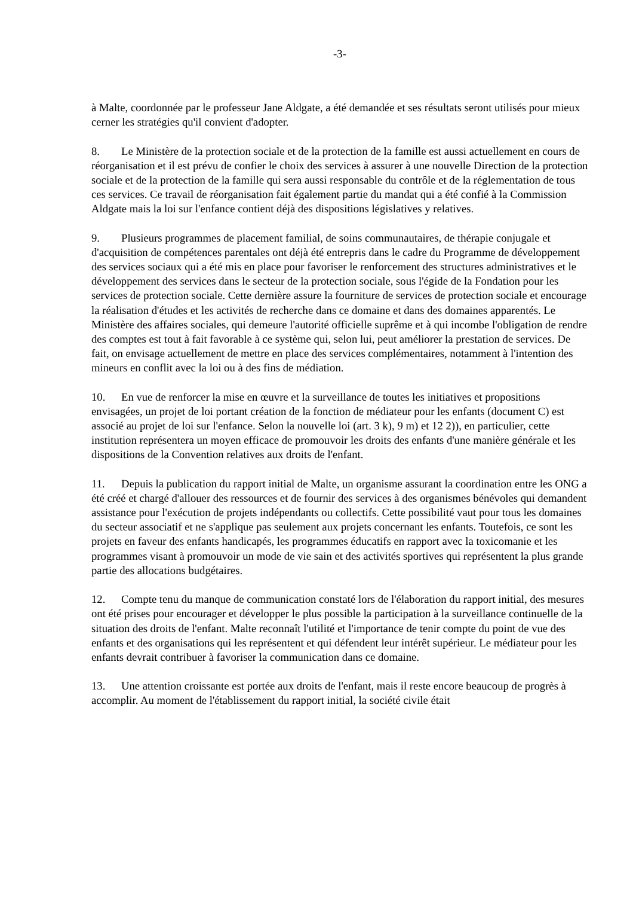-3-
à Malte, coordonnée par le professeur Jane Aldgate, a été demandée et ses résultats seront utilisés pour mieux cerner les stratégies qu'il convient d'adopter.
8. Le Ministère de la protection sociale et de la protection de la famille est aussi actuellement en cours de réorganisation et il est prévu de confier le choix des services à assurer à une nouvelle Direction de la protection sociale et de la protection de la famille qui sera aussi responsable du contrôle et de la réglementation de tous ces services. Ce travail de réorganisation fait également partie du mandat qui a été confié à la Commission Aldgate mais la loi sur l'enfance contient déjà des dispositions législatives y relatives.
9. Plusieurs programmes de placement familial, de soins communautaires, de thérapie conjugale et d'acquisition de compétences parentales ont déjà été entrepris dans le cadre du Programme de développement des services sociaux qui a été mis en place pour favoriser le renforcement des structures administratives et le développement des services dans le secteur de la protection sociale, sous l'égide de la Fondation pour les services de protection sociale. Cette dernière assure la fourniture de services de protection sociale et encourage la réalisation d'études et les activités de recherche dans ce domaine et dans des domaines apparentés. Le Ministère des affaires sociales, qui demeure l'autorité officielle suprême et à qui incombe l'obligation de rendre des comptes est tout à fait favorable à ce système qui, selon lui, peut améliorer la prestation de services. De fait, on envisage actuellement de mettre en place des services complémentaires, notamment à l'intention des mineurs en conflit avec la loi ou à des fins de médiation.
10. En vue de renforcer la mise en œuvre et la surveillance de toutes les initiatives et propositions envisagées, un projet de loi portant création de la fonction de médiateur pour les enfants (document C) est associé au projet de loi sur l'enfance. Selon la nouvelle loi (art. 3 k), 9 m) et 12 2)), en particulier, cette institution représentera un moyen efficace de promouvoir les droits des enfants d'une manière générale et les dispositions de la Convention relatives aux droits de l'enfant.
11. Depuis la publication du rapport initial de Malte, un organisme assurant la coordination entre les ONG a été créé et chargé d'allouer des ressources et de fournir des services à des organismes bénévoles qui demandent assistance pour l'exécution de projets indépendants ou collectifs. Cette possibilité vaut pour tous les domaines du secteur associatif et ne s'applique pas seulement aux projets concernant les enfants. Toutefois, ce sont les projets en faveur des enfants handicapés, les programmes éducatifs en rapport avec la toxicomanie et les programmes visant à promouvoir un mode de vie sain et des activités sportives qui représentent la plus grande partie des allocations budgétaires.
12. Compte tenu du manque de communication constaté lors de l'élaboration du rapport initial, des mesures ont été prises pour encourager et développer le plus possible la participation à la surveillance continuelle de la situation des droits de l'enfant. Malte reconnaît l'utilité et l'importance de tenir compte du point de vue des enfants et des organisations qui les représentent et qui défendent leur intérêt supérieur. Le médiateur pour les enfants devrait contribuer à favoriser la communication dans ce domaine.
13. Une attention croissante est portée aux droits de l'enfant, mais il reste encore beaucoup de progrès à accomplir. Au moment de l'établissement du rapport initial, la société civile était